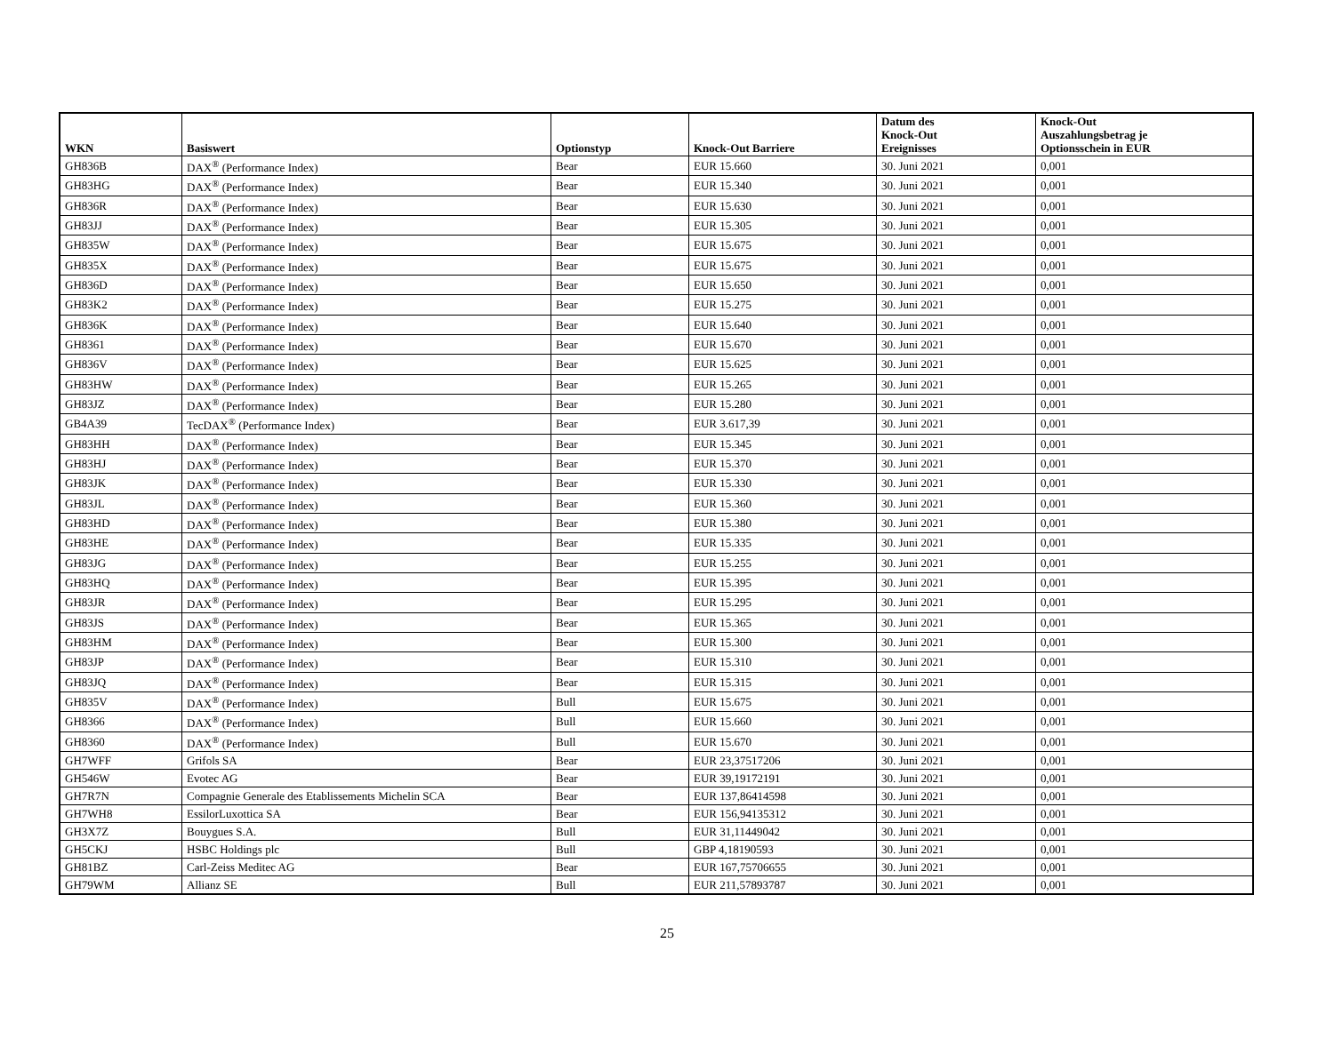| WKN | Basiswert | Optionstyp | Knock-Out Barriere | Datum des Knock-Out Ereignisses | Knock-Out Auszahlungsbetrag je Optionsschein in EUR |
| --- | --- | --- | --- | --- | --- |
| GH836B | DAX<sup>®</sup> (Performance Index) | Bear | EUR 15.660 | 30. Juni 2021 | 0,001 |
| GH83HG | DAX<sup>®</sup> (Performance Index) | Bear | EUR 15.340 | 30. Juni 2021 | 0,001 |
| GH836R | DAX<sup>®</sup> (Performance Index) | Bear | EUR 15.630 | 30. Juni 2021 | 0,001 |
| GH83JJ | DAX<sup>®</sup> (Performance Index) | Bear | EUR 15.305 | 30. Juni 2021 | 0,001 |
| GH835W | DAX<sup>®</sup> (Performance Index) | Bear | EUR 15.675 | 30. Juni 2021 | 0,001 |
| GH835X | DAX<sup>®</sup> (Performance Index) | Bear | EUR 15.675 | 30. Juni 2021 | 0,001 |
| GH836D | DAX<sup>®</sup> (Performance Index) | Bear | EUR 15.650 | 30. Juni 2021 | 0,001 |
| GH83K2 | DAX<sup>®</sup> (Performance Index) | Bear | EUR 15.275 | 30. Juni 2021 | 0,001 |
| GH836K | DAX<sup>®</sup> (Performance Index) | Bear | EUR 15.640 | 30. Juni 2021 | 0,001 |
| GH8361 | DAX<sup>®</sup> (Performance Index) | Bear | EUR 15.670 | 30. Juni 2021 | 0,001 |
| GH836V | DAX<sup>®</sup> (Performance Index) | Bear | EUR 15.625 | 30. Juni 2021 | 0,001 |
| GH83HW | DAX<sup>®</sup> (Performance Index) | Bear | EUR 15.265 | 30. Juni 2021 | 0,001 |
| GH83JZ | DAX<sup>®</sup> (Performance Index) | Bear | EUR 15.280 | 30. Juni 2021 | 0,001 |
| GB4A39 | TecDAX<sup>®</sup> (Performance Index) | Bear | EUR 3.617,39 | 30. Juni 2021 | 0,001 |
| GH83HH | DAX<sup>®</sup> (Performance Index) | Bear | EUR 15.345 | 30. Juni 2021 | 0,001 |
| GH83HJ | DAX<sup>®</sup> (Performance Index) | Bear | EUR 15.370 | 30. Juni 2021 | 0,001 |
| GH83JK | DAX<sup>®</sup> (Performance Index) | Bear | EUR 15.330 | 30. Juni 2021 | 0,001 |
| GH83JL | DAX<sup>®</sup> (Performance Index) | Bear | EUR 15.360 | 30. Juni 2021 | 0,001 |
| GH83HD | DAX<sup>®</sup> (Performance Index) | Bear | EUR 15.380 | 30. Juni 2021 | 0,001 |
| GH83HE | DAX<sup>®</sup> (Performance Index) | Bear | EUR 15.335 | 30. Juni 2021 | 0,001 |
| GH83JG | DAX<sup>®</sup> (Performance Index) | Bear | EUR 15.255 | 30. Juni 2021 | 0,001 |
| GH83HQ | DAX<sup>®</sup> (Performance Index) | Bear | EUR 15.395 | 30. Juni 2021 | 0,001 |
| GH83JR | DAX<sup>®</sup> (Performance Index) | Bear | EUR 15.295 | 30. Juni 2021 | 0,001 |
| GH83JS | DAX<sup>®</sup> (Performance Index) | Bear | EUR 15.365 | 30. Juni 2021 | 0,001 |
| GH83HM | DAX<sup>®</sup> (Performance Index) | Bear | EUR 15.300 | 30. Juni 2021 | 0,001 |
| GH83JP | DAX<sup>®</sup> (Performance Index) | Bear | EUR 15.310 | 30. Juni 2021 | 0,001 |
| GH83JQ | DAX<sup>®</sup> (Performance Index) | Bear | EUR 15.315 | 30. Juni 2021 | 0,001 |
| GH835V | DAX<sup>®</sup> (Performance Index) | Bull | EUR 15.675 | 30. Juni 2021 | 0,001 |
| GH8366 | DAX<sup>®</sup> (Performance Index) | Bull | EUR 15.660 | 30. Juni 2021 | 0,001 |
| GH8360 | DAX<sup>®</sup> (Performance Index) | Bull | EUR 15.670 | 30. Juni 2021 | 0,001 |
| GH7WFF | Grifols SA | Bear | EUR 23,37517206 | 30. Juni 2021 | 0,001 |
| GH546W | Evotec AG | Bear | EUR 39,19172191 | 30. Juni 2021 | 0,001 |
| GH7R7N | Compagnie Generale des Etablissements Michelin SCA | Bear | EUR 137,86414598 | 30. Juni 2021 | 0,001 |
| GH7WH8 | EssilorLuxottica SA | Bear | EUR 156,94135312 | 30. Juni 2021 | 0,001 |
| GH3X7Z | Bouygues S.A. | Bull | EUR 31,11449042 | 30. Juni 2021 | 0,001 |
| GH5CKJ | HSBC Holdings plc | Bull | GBP 4,18190593 | 30. Juni 2021 | 0,001 |
| GH81BZ | Carl-Zeiss Meditec AG | Bear | EUR 167,75706655 | 30. Juni 2021 | 0,001 |
| GH79WM | Allianz SE | Bull | EUR 211,57893787 | 30. Juni 2021 | 0,001 |
25